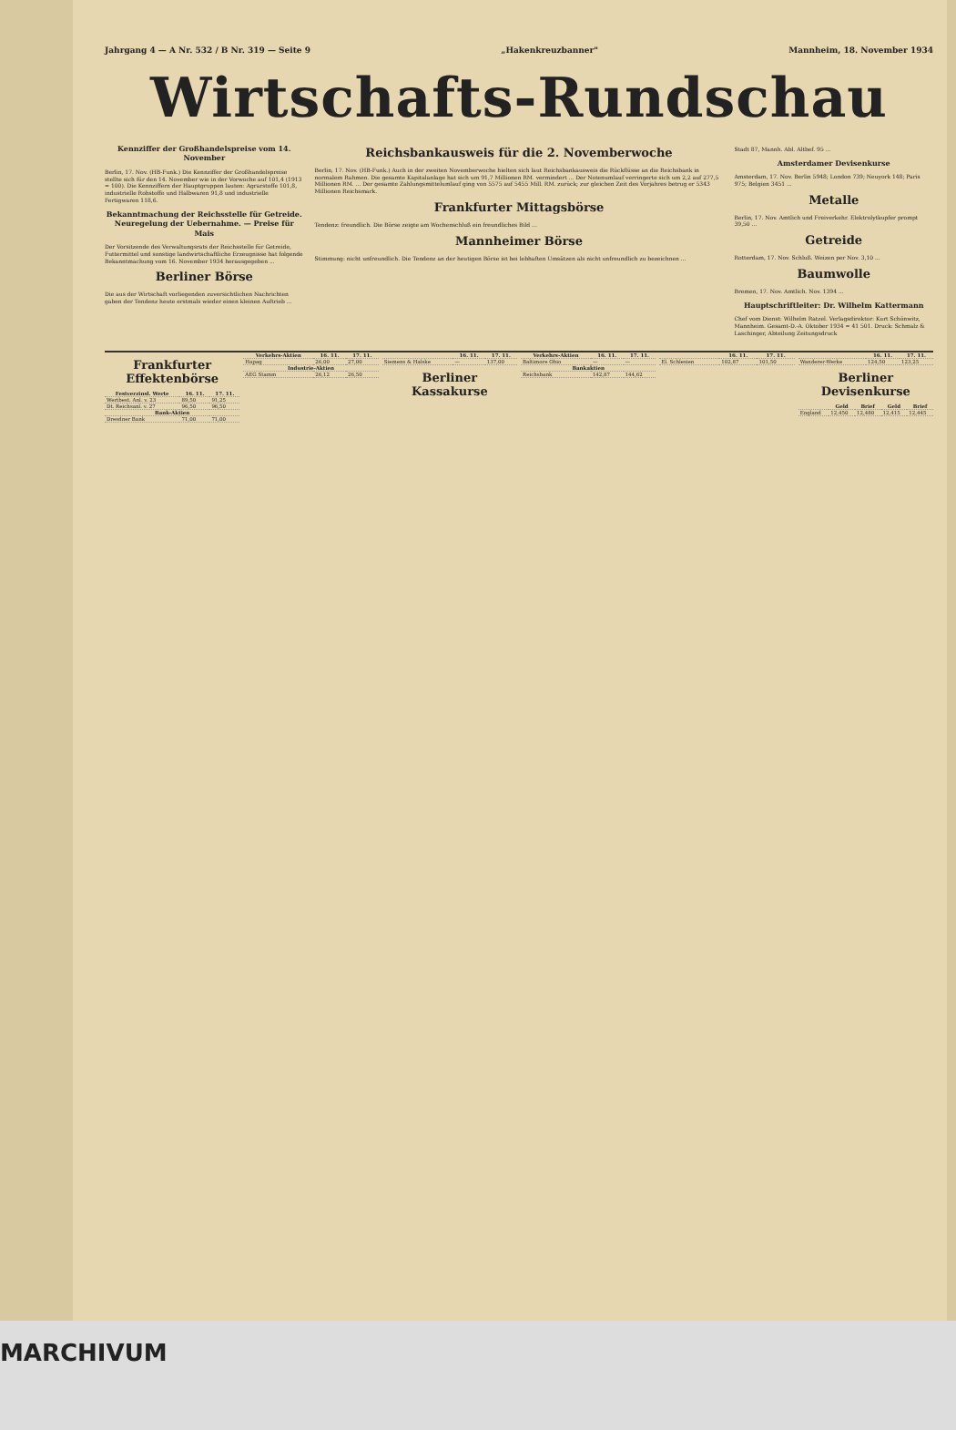Jahrgang 4 — A Nr. 532 / B Nr. 319 — Seite 9 „Hakenkreuzbanner" Mannheim, 18. November 1934
Wirtschafts-Rundschau
Kennziffer der Großhandelspreise vom 14. November
Berlin, 17. Nov. (HB-Funk.) Die Kennziffer der Großhandelspreise stellte sich für den 14. November wie in der Vorwoche auf 101,4 (1913 = 100). Die Kennziffern der Hauptgruppen lauten: Agrarstoffe 101,8, industrielle Rohstoffe und Halbwaren 91,8 und industrielle Fertigwaren 118,6.
Bekanntmachung der Reichsstelle für Getreide. Neuregelung der Uebernahme. — Preise für Mais
Der Vorsitzende des Verwaltungsrats der Reichsstelle für Getreide, Futtermittel und sonstige landwirtschaftliche Erzeugnisse hat folgende Bekanntmachung vom 16. November 1934 herausgegeben ...
Berliner Börse
Die aus der Wirtschaft vorliegenden zuversichtlichen Nachrichten gaben der Tendenz heute erstmals wieder einen kleinen Auftrieb ...
Reichsbankausweis für die 2. Novemberwoche
Berlin, 17. Nov. (HB-Funk.) Auch in der zweiten Novemberwoche hielten sich laut Reichsbankausweis die Rückflüsse an die Reichsbank in normalem Rahmen. Die gesamte Kapitalanlage hat sich um 91,7 Millionen RM. vermindert ... Der Notenumlauf verringerte sich um 2,2 auf 277,5 Millionen RM. ... Der gesamte Zahlungsmittelumlauf ging von 5575 auf 5455 Mill. RM. zurück; zur gleichen Zeit des Vorjahres betrug er 5343 Millionen Reichsmark.
Frankfurter Mittagsbörse
Tendenz: freundlich. Die Börse zeigte am Wochenschluß ein freundliches Bild ...
Mannheimer Börse
Stimmung: nicht unfreundlich. Die Tendenz an der heutigen Börse ist bei lebhaften Umsätzen als nicht unfreundlich zu bezeichnen ...
Stadt 87, Mannh. Abl. Altbef. 95 ...
Amsterdamer Devisenkurse
Amsterdam, 17. Nov. Berlin 5948; London 739; Neuyork 148; Paris 975; Belgien 3451 ...
Metalle
Berlin, 17. Nov. Amtlich und Freiverkehr. Elektrolytkupfer prompt 39,50 ...
Getreide
Rotterdam, 17. Nov. Schluß. Weizen per Nov. 3,10 ...
Baumwolle
Bremen, 17. Nov. Amtlich. Nov. 1394 ...
Hauptschriftleiter: Dr. Wilhelm Kattermann
Chef vom Dienst: Wilhelm Ratzel. Verlagsdirektor: Kurt Schönwitz, Mannheim. Gesamt-D.-A. Oktober 1934 = 41 501. Druck: Schmalz & Laschinger, Abteilung Zeitungsdruck
Frankfurter Effektenbörse
| Festverzinsl. Werte | 16. 11. | 17. 11. |
| --- | --- | --- |
| Wertbest. Anl. v. 23 | 89,50 | 91,25 |
| Dt. Reichsanl. v. 27 | 96,50 | 96,50 |
| Bank-Aktien | | |
| Dresdner Bank | 71,00 | 71,00 |
| Verkehrs-Aktien | 16. 11. | 17. 11. |
| --- | --- | --- |
| Hapag | 26,00 | 27,00 |
| Industrie-Aktien | | |
| AEG Stamm | 26,12 | 26,50 |
| | 16. 11. | 17. 11. |
| --- | --- | --- |
| Siemens & Halske | — | 137,00 |
Berliner Kassakurse
| Verkehrs-Aktien | 16. 11. | 17. 11. |
| --- | --- | --- |
| Baltimore Ohio | — | — |
| Bankaktien | | |
| Reichsbank | 142,87 | 144,62 |
| | 16. 11. | 17. 11. |
| --- | --- | --- |
| El. Schlesien | 102,87 | 101,50 |
| | 16. 11. | 17. 11. |
| --- | --- | --- |
| Wanderer-Werke | 124,50 | 123,25 |
Berliner Devisenkurse
| | Geld | Brief | Geld | Brief |
| --- | --- | --- | --- | --- |
| England | 12,450 | 12,480 | 12,415 | 12,445 |
MARCHIVUM